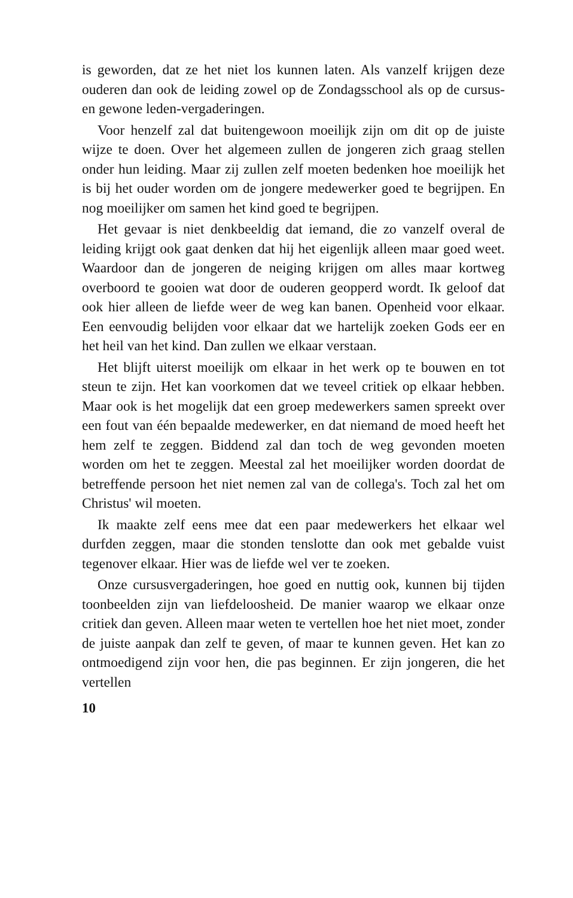is geworden, dat ze het niet los kunnen laten. Als vanzelf krijgen deze ouderen dan ook de leiding zowel op de Zondagsschool als op de cursus- en gewone leden-vergaderingen.
Voor henzelf zal dat buitengewoon moeilijk zijn om dit op de juiste wijze te doen. Over het algemeen zullen de jongeren zich graag stellen onder hun leiding. Maar zij zullen zelf moeten bedenken hoe moeilijk het is bij het ouder worden om de jongere medewerker goed te begrijpen. En nog moeilijker om samen het kind goed te begrijpen.
Het gevaar is niet denkbeeldig dat iemand, die zo vanzelf overal de leiding krijgt ook gaat denken dat hij het eigenlijk alleen maar goed weet. Waardoor dan de jongeren de neiging krijgen om alles maar kortweg overboord te gooien wat door de ouderen geopperd wordt. Ik geloof dat ook hier alleen de liefde weer de weg kan banen. Openheid voor elkaar. Een eenvoudig belijden voor elkaar dat we hartelijk zoeken Gods eer en het heil van het kind. Dan zullen we elkaar verstaan.
Het blijft uiterst moeilijk om elkaar in het werk op te bouwen en tot steun te zijn. Het kan voorkomen dat we teveel critiek op elkaar hebben. Maar ook is het mogelijk dat een groep medewerkers samen spreekt over een fout van één bepaalde medewerker, en dat niemand de moed heeft het hem zelf te zeggen. Biddend zal dan toch de weg gevonden moeten worden om het te zeggen. Meestal zal het moeilijker worden doordat de betreffende persoon het niet nemen zal van de collega's. Toch zal het om Christus' wil moeten.
Ik maakte zelf eens mee dat een paar medewerkers het elkaar wel durfden zeggen, maar die stonden tenslotte dan ook met gebalde vuist tegenover elkaar. Hier was de liefde wel ver te zoeken.
Onze cursusvergaderingen, hoe goed en nuttig ook, kunnen bij tijden toonbeelden zijn van liefdeloosheid. De manier waarop we elkaar onze critiek dan geven. Alleen maar weten te vertellen hoe het niet moet, zonder de juiste aanpak dan zelf te geven, of maar te kunnen geven. Het kan zo ontmoedigend zijn voor hen, die pas beginnen. Er zijn jongeren, die het vertellen
10